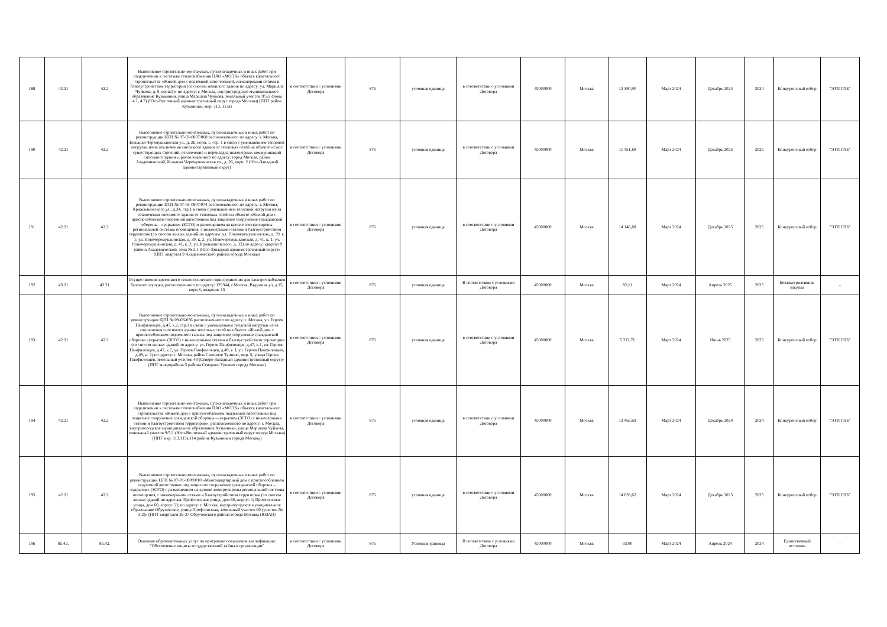| 188 | 42.21 | 42.2 | Выполнение строительно-монтажных, пусконаладочных и иных работ при подключении к системам теплоснабжения ПАО «МОЭК» объекта капитального строительства «Жилой дом с подземной автостоянкой, инженерными сетями и благоустройством территории (со сносом нежилого здания по адресу: ул. Маршала Чуйкова, д. 9, корп.5)» по адресу: г. Москва, внутригородское муниципальное образование Кузьминки, улица Маршала Чуйкова, земельный участок 9/5/2 (зоны 4.1, 4.7) (Юго-Восточный административный округ города Москвы) (ППТ район Кузьминки, мкр. 113, 113а) | в соответствии с условиями Договора | 876 | условная единица | в соответствии с условиями Договора | 45000000 | Москва | 12 390,90 | Март 2024 | Декабрь 2024 | 2024 | Конкурентный отбор | "ЭТП ГПБ" |
| 190 | 42.21 | 42.2 | Выполнение строительно-монтажных, пусконаладочных и иных работ по реконструкции ЦТП № 07-03-0807/068 расположенного по адресу: г. Москва, Большая Черемушкинская ул., д. 26, корп. 1, стр. 1 в связи с уменьшением тепловой нагрузки из-за отключения сносимого здания от тепловых сетей на объекте «Снос существующих строений, отключение и перекладка инженерных коммуникаций сносимого здания», расположенного по адресу: город Москва, район Академический, Большая Черемушкинская ул., д. 26, корп. 2 (Юго-Западный административный округ) | в соответствии с условиями Договора | 876 | условная единица | в соответствии с условиями Договора | 45000000 | Москва | 11 451,80 | Март 2024 | Декабрь 2025 | 2025 | Конкурентный отбор | "ЭТП ГПБ" |
| 191 | 42.21 | 42.2 | Выполнение строительно-монтажных, пусконаладочных и иных работ по реконструкции ЦТП № 07-03-0807/074 расположенного по адресу: г. Москва, Кржижановского ул., д.34, стр.1 в связи с уменьшением тепловой нагрузки из-за отключения сносимого здания от тепловых сетей на объекте «Жилой дом с приспособлением подземной автостоянки под защитное сооружение гражданской обороны - «укрытие» (ЗСГО) и размещением на кровле электросирены региональной системы оповещения, с инженерными сетями и благоустройством территории (со сносом жилых зданий по адресам: ул. Новочеремушкинская, д. 39, к. 1; ул. Новочеремушкинская, д. 39, к. 2; ул. Новочеремушкинская, д. 41, к. 1; ул. Новочеремушкинская, д. 41, к. 2; ул. Кржижановского, д. 32) по адресу: квартал 9 района Академический, зона № 2.1 (Юго-Западный административный округ)» (ППТ квартала 9 Академического района города Москвы) | в соответствии с условиями Договора | 876 | условная единица | в соответствии с условиями Договора | 45000000 | Москва | 14 146,88 | Март 2024 | Декабрь 2025 | 2025 | Конкурентный отбор | "ЭТП ГПБ" |
| 192 | 43.21 | 43.21 | Осуществление временного технологического присоединения для электроснабжения бытового городка, расположенного по адресу: 129344, г.Москва, Радужная ул, д.15, корп.3, владение 15 | в соответствии с условиями Договора | 876 | условная единица | В соответствии с условиями Договора | 45000000 | Москва | 82,11 | Март 2024 | Апрель 2025 | 2025 | Безальтернативная закупка | - |
| 193 | 42.21 | 42.2 | Выполнение строительно-монтажных, пусконаладочных и иных работ по реконструкции ЦТП № 09-06-056 расположенного по адресу: г. Москва, ул. Героев Панфиловцев, д.47, к.2, стр.1 в связи с уменьшением тепловой нагрузки из-за отключения сносимого здания тепловых сетей на объекте «Жилой дом с приспособлением подземного гаража под защитное сооружение гражданской обороны «укрытие» (ЗСГО) с инженерными сетями и благоустройством территории (со сносом жилых зданий по адресу: ул. Героев Панфиловцев, д.47, к.1, ул. Героев Панфиловцев, д.47, к.2, ул. Героев Панфиловцев, д.49, к. l, ул. Героев Панфиловцев, д.49, к. 2) по адресу: г. Москва, район Северное Тушино, мкр. 5, улица Героев Панфиловцев, земельный участок 49 (Северо-Западный административный округ)» (ППТ микрорайона 5 района Северное Тушино города Москвы) | в соответствии с условиями Договора | 876 | условная единица | в соответствии с условиями Договора | 45000000 | Москва | 5 212,71 | Март 2024 | Июнь 2025 | 2025 | Конкурентный отбор | "ЭТП ГПБ" |
| 194 | 42.21 | 42.2 | Выполнение строительно-монтажных, пусконаладочных и иных работ при подключении к системам теплоснабжения ПАО «МОЭК» объекта капитального строительства «Жилой дом с приспособлением подземной автостоянки под защитное сооружение гражданской обороны –«укрытие» (ЗСГО) с инженерными сетями и благоустройством территории», расположенного по адресу: г. Москва, внутригородское муниципальное образование Кузьминки, улица Маршала Чуйкова, земельный участок 9/5/1 (Юго-Восточный административный округ города Москвы) (ППТ мкр. 113,113а,114 районе Кузьминки города Москвы) | в соответствии с условиями Договора | 876 | условная единица | в соответствии с условиями Договора | 45000000 | Москва | 13 462,69 | Март 2024 | Декабрь 2024 | 2024 | Конкурентный отбор | "ЭТП ГПБ" |
| 195 | 42.21 | 42.2 | Выполнение строительно-монтажных, пусконаладочных и иных работ по реконструкции ЦТП № 07-01-0809/010 «Многоквартирный дом с приспособлением подземной автостоянки под защитное сооружение гражданской обороны – «укрытие» (ЗСГО) с размещением на кровле электросирены региональной системы оповещения, с инженерными сетями и благоустройством территории (со сносом жилых зданий по адресам: Профсоюзная улица, дом 60, корпус 1; Профсоюзная улица, дом 60, корпус 2); по адресу: г. Москва, внутригородское муниципальное образование Обручевское, улица Профсоюзная, земельный участок 60 (участок № 3.2)» (ППТ кварталов 26-27 Обручевского района города Москвы (ЮЗАО) | в соответствии с условиями Договора | 876 | условная единица | в соответствии с условиями Договора | 45000000 | Москва | 14 039,62 | Март 2024 | Декабрь 2025 | 2025 | Конкурентный отбор | "ЭТП ГПБ" |
| 196 | 85.42. | 85.42. | Оказание образовательных услуг по программе повышения квалификации: "Обеспечение защиты государственной тайны в организации" | в соответствии с условиями Договора | 876 | Условная единица | В соответствии с условиями Договора | 45000000 | Москва | 93,00 | Март 2024 | Апрель 2024 | 2024 | Единственный источник | - |